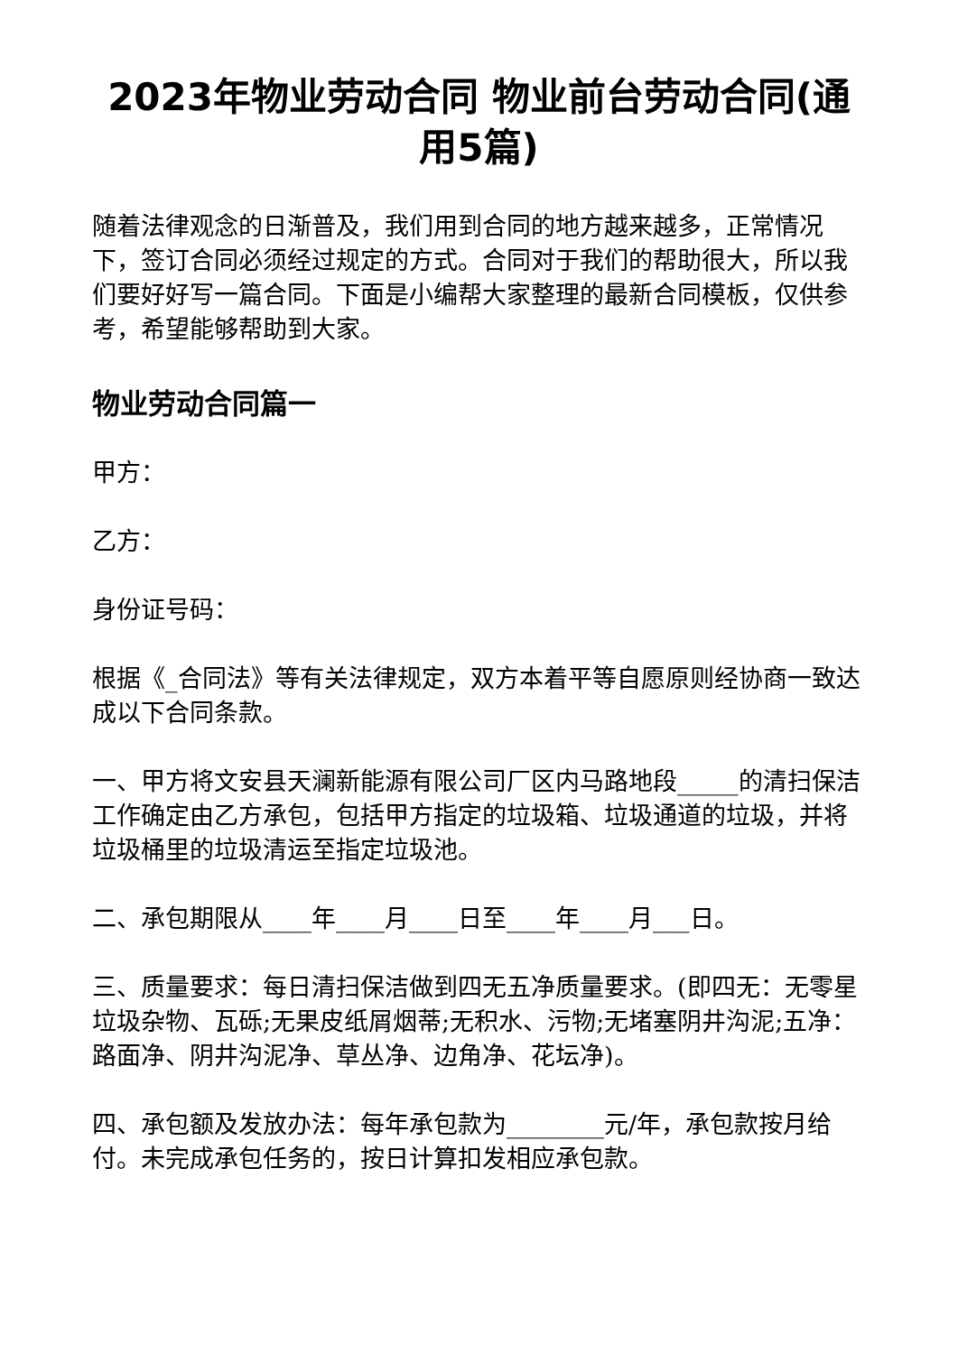2023年物业劳动合同 物业前台劳动合同(通用5篇)
随着法律观念的日渐普及，我们用到合同的地方越来越多，正常情况下，签订合同必须经过规定的方式。合同对于我们的帮助很大，所以我们要好好写一篇合同。下面是小编帮大家整理的最新合同模板，仅供参考，希望能够帮助到大家。
物业劳动合同篇一
甲方：
乙方：
身份证号码：
根据《_合同法》等有关法律规定，双方本着平等自愿原则经协商一致达成以下合同条款。
一、甲方将文安县天澜新能源有限公司厂区内马路地段_____的清扫保洁工作确定由乙方承包，包括甲方指定的垃圾箱、垃圾通道的垃圾，并将垃圾桶里的垃圾清运至指定垃圾池。
二、承包期限从____年____月____日至____年____月___日。
三、质量要求：每日清扫保洁做到四无五净质量要求。(即四无：无零星垃圾杂物、瓦砾;无果皮纸屑烟蒂;无积水、污物;无堵塞阴井沟泥;五净：路面净、阴井沟泥净、草丛净、边角净、花坛净)。
四、承包额及发放办法：每年承包款为________元/年，承包款按月给付。未完成承包任务的，按日计算扣发相应承包款。